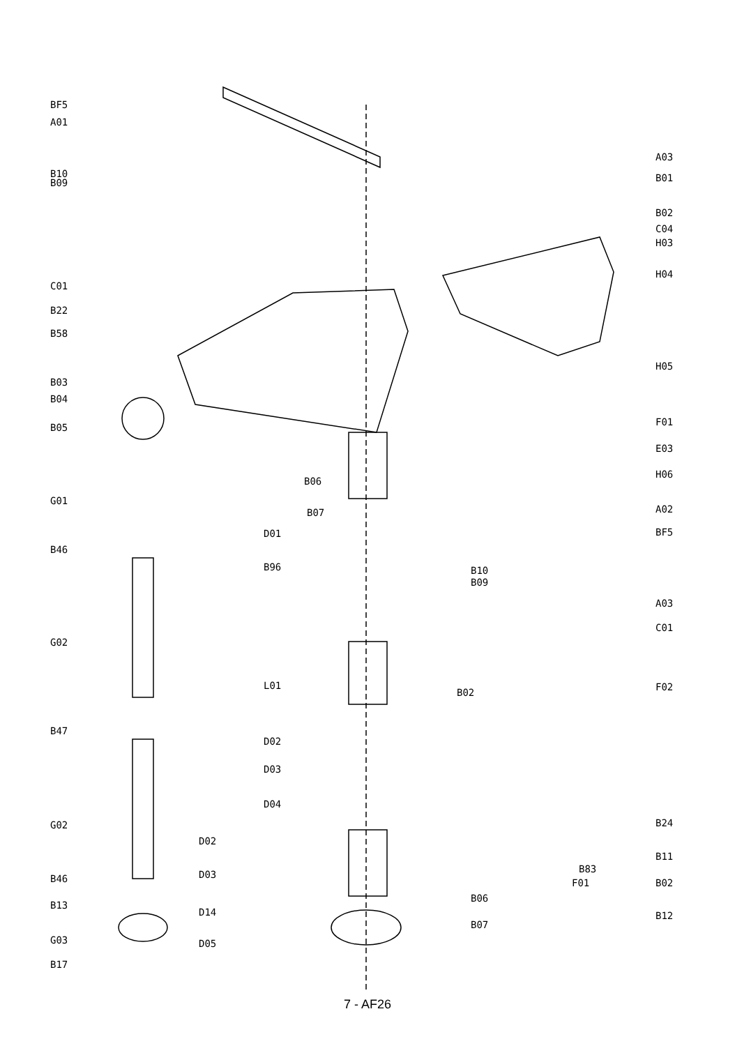BF5
A01
B10
B09
C01
B22
B58
B03
B04
B05
G01
B46
G02
B47
G02
B46
B13
G03
B17
B06
B07
D01
B96
L01
D02
D03
D04
D02
D03
D14
D05
B10
B09
B02
B06
B07
A03
B01
B02
C04
H03
H04
H05
F01
E03
H06
A02
BF5
A03
C01
F02
B24
B11
B83
F01 B02
B12
7 - AF26